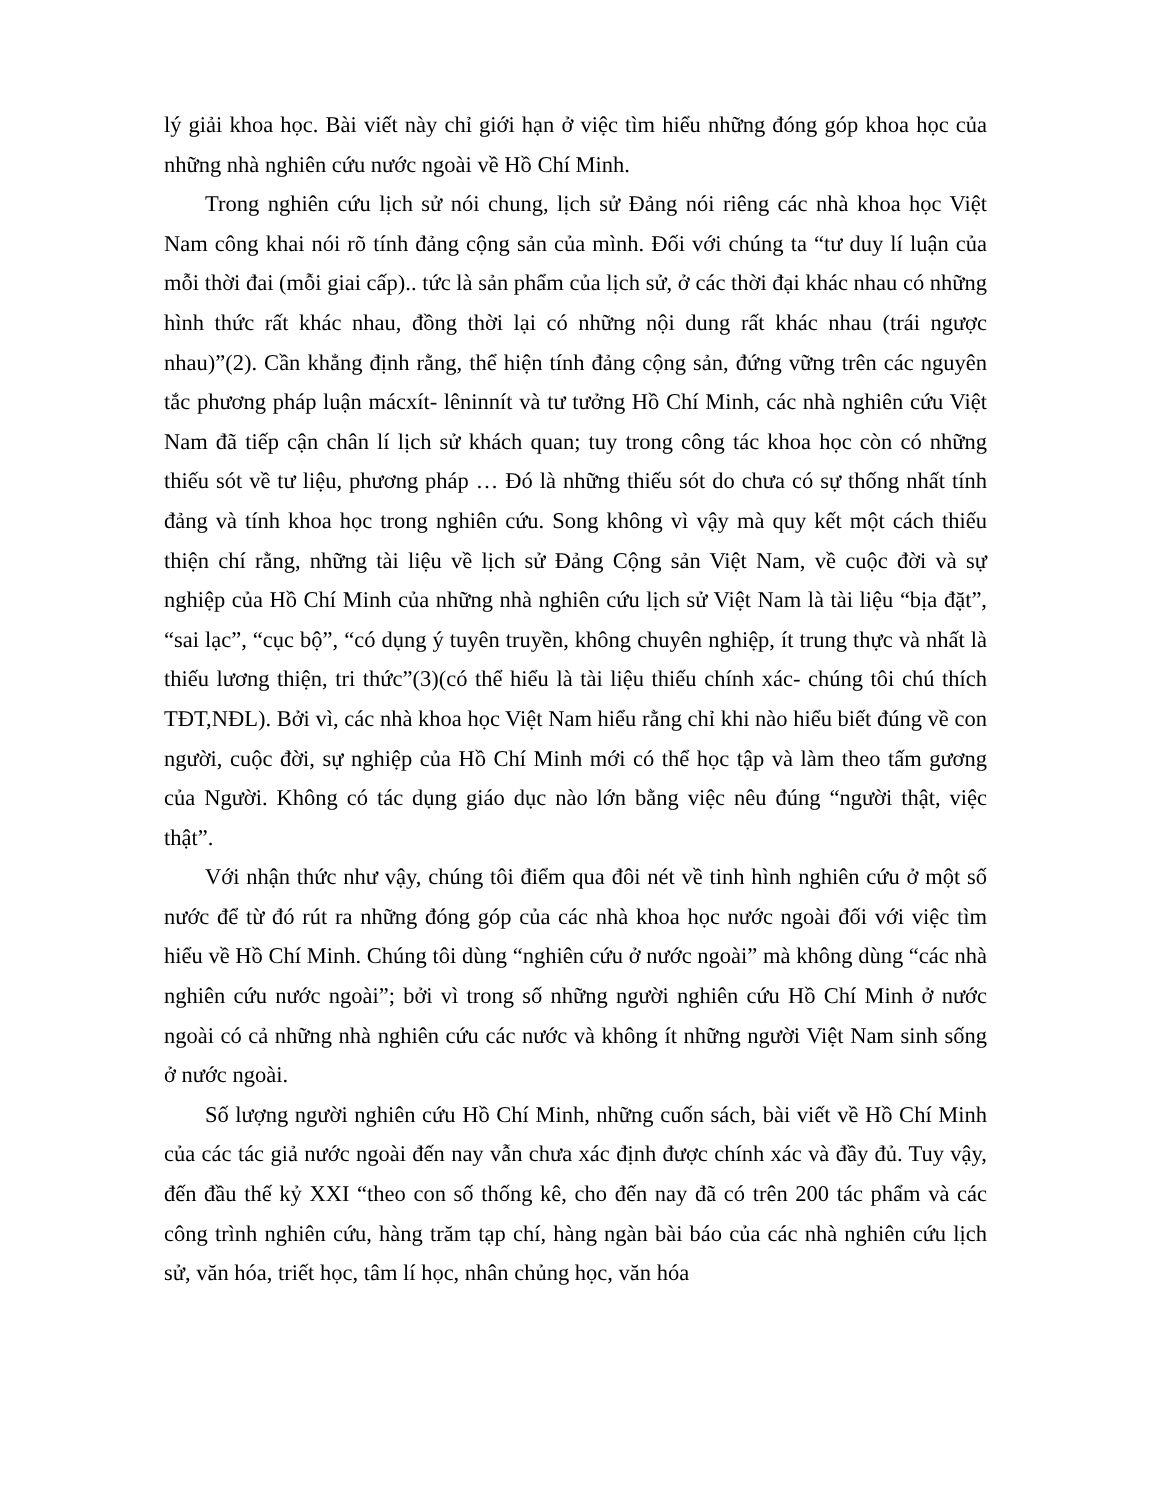lý giải khoa học. Bài viết này chỉ giới hạn ở việc tìm hiểu những đóng góp khoa học của những nhà nghiên cứu nước ngoài về Hồ Chí Minh.
Trong nghiên cứu lịch sử nói chung, lịch sử Đảng nói riêng các nhà khoa học Việt Nam công khai nói rõ tính đảng cộng sản của mình. Đối với chúng ta “tư duy lí luận của mỗi thời đai (mỗi giai cấp).. tức là sản phẩm của lịch sử, ở các thời đại khác nhau có những hình thức rất khác nhau, đồng thời lại có những nội dung rất khác nhau (trái ngược nhau)”(2). Cần khẳng định rằng, thể hiện tính đảng cộng sản, đứng vững trên các nguyên tắc phương pháp luận mácxít- lêninnít và tư tưởng Hồ Chí Minh, các nhà nghiên cứu Việt Nam đã tiếp cận chân lí lịch sử khách quan; tuy trong công tác khoa học còn có những thiếu sót về tư liệu, phương pháp … Đó là những thiếu sót do chưa có sự thống nhất tính đảng và tính khoa học trong nghiên cứu. Song không vì vậy mà quy kết một cách thiếu thiện chí rằng, những tài liệu về lịch sử Đảng Cộng sản Việt Nam, về cuộc đời và sự nghiệp của Hồ Chí Minh của những nhà nghiên cứu lịch sử Việt Nam là tài liệu “bịa đặt”, “sai lạc”, “cục bộ”, “có dụng ý tuyên truyền, không chuyên nghiệp, ít trung thực và nhất là thiếu lương thiện, tri thức”(3)(có thể hiểu là tài liệu thiếu chính xác- chúng tôi chú thích TĐT,NĐL). Bởi vì, các nhà khoa học Việt Nam hiểu rằng chỉ khi nào hiểu biết đúng về con người, cuộc đời, sự nghiệp của Hồ Chí Minh mới có thể học tập và làm theo tấm gương của Người. Không có tác dụng giáo dục nào lớn bằng việc nêu đúng “người thật, việc thật”.
Với nhận thức như vậy, chúng tôi điểm qua đôi nét về tinh hình nghiên cứu ở một số nước để từ đó rút ra những đóng góp của các nhà khoa học nước ngoài đối với việc tìm hiểu về Hồ Chí Minh. Chúng tôi dùng “nghiên cứu ở nước ngoài” mà không dùng “các nhà nghiên cứu nước ngoài”; bởi vì trong số những người nghiên cứu Hồ Chí Minh ở nước ngoài có cả những nhà nghiên cứu các nước và không ít những người Việt Nam sinh sống ở nước ngoài.
Số lượng người nghiên cứu Hồ Chí Minh, những cuốn sách, bài viết về Hồ Chí Minh của các tác giả nước ngoài đến nay vẫn chưa xác định được chính xác và đầy đủ. Tuy vậy, đến đầu thế kỷ XXI “theo con số thống kê, cho đến nay đã có trên 200 tác phẩm và các công trình nghiên cứu, hàng trăm tạp chí, hàng ngàn bài báo của các nhà nghiên cứu lịch sử, văn hóa, triết học, tâm lí học, nhân chủng học, văn hóa